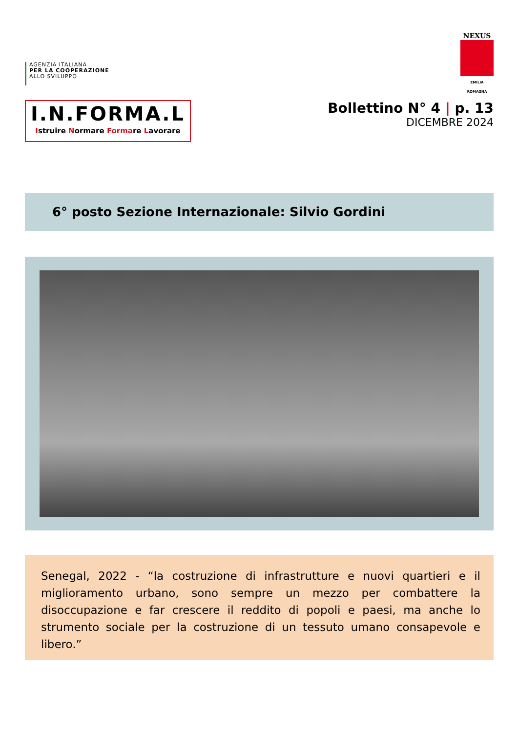AGENZIA ITALIANA
PER LA COOPERAZIONE
ALLO SVILUPPO
NEXUS
EMILIA ROMAGNA
I.N.FORMA.L
Istruire Normare Formare Lavorare
Bollettino N° 4 | p. 13
DICEMBRE 2024
6° posto Sezione Internazionale: Silvio Gordini
Senegal, 2022 - “la costruzione di infrastrutture e nuovi quartieri e il miglioramento urbano, sono sempre un mezzo per combattere la disoccupazione e far crescere il reddito di popoli e paesi, ma anche lo strumento sociale per la costruzione di un tessuto umano consapevole e libero.”